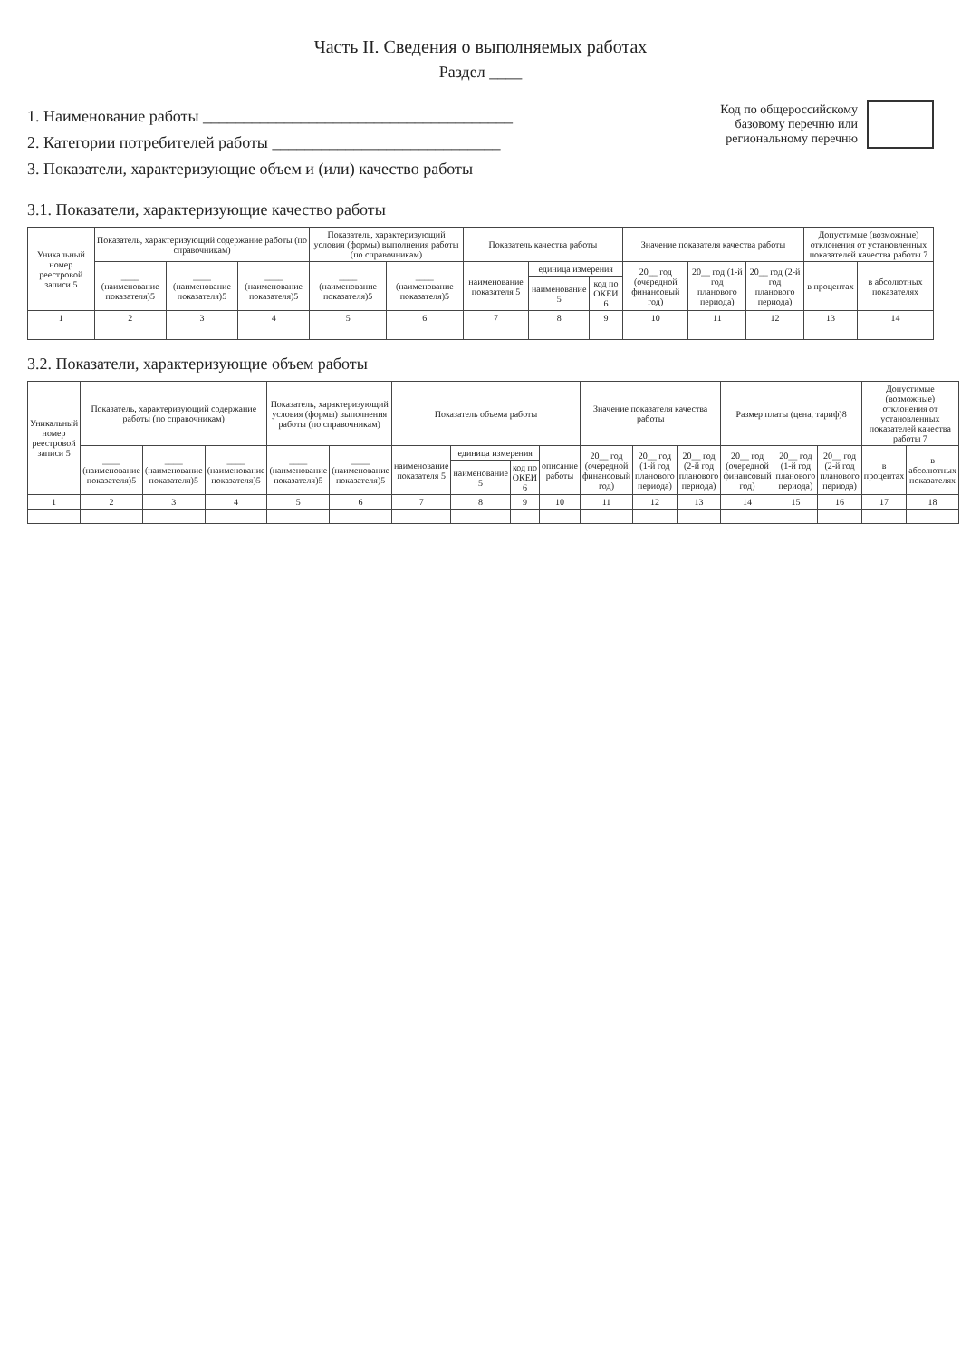Часть II. Сведения о выполняемых работах
Раздел ____
1. Наименование работы ______________________________________
2. Категории потребителей работы ____________________________
3. Показатели, характеризующие объем и (или) качество работы
Код по общероссийскому
базовому перечню или
региональному перечню
3.1. Показатели, характеризующие качество работы
| Уникальный номер реестровой записи 5 | Показатель, характеризующий содержание работы (по справочникам) | | | Показатель, характеризующий условия (формы) выполнения работы (по справочникам) | | Показатель качества работы | | | Значение показателя качества работы | | | Допустимые (возможные) отклонения от установленных показателей качества работы 7 | |
| --- | --- | --- | --- | --- | --- | --- | --- | --- | --- | --- | --- | --- | --- |
| | ____ (наименование показателя)5 | ____ (наименование показателя)5 | ____ (наименование показателя)5 | ____ (наименование показателя)5 | ____ (наименование показателя)5 | наименование показателя 5 | единица измерения | | 20__ год (очередной финансовый год) | 20__ год (1-й год планового периода) | 20__ год (2-й год планового периода) | в процентах | в абсолютных показателях |
| | | | | | | | наименование 5 | код по ОКЕИ 6 | | | | | |
| 1 | 2 | 3 | 4 | 5 | 6 | 7 | 8 | 9 | 10 | 11 | 12 | 13 | 14 |
3.2. Показатели, характеризующие объем работы
| Уникальный номер реестровой записи 5 | Показатель, характеризующий содержание работы (по справочникам) | | | Показатель, характеризующий условия (формы) выполнения работы (по справочникам) | | Показатель объема работы | | | | Значение показателя качества работы | | | Размер платы (цена, тариф)8 | | | Допустимые (возможные) отклонения от установленных показателей качества работы 7 | |
| --- | --- | --- | --- | --- | --- | --- | --- | --- | --- | --- | --- | --- | --- | --- | --- | --- | --- |
| | ____ (наименование показателя)5 | ____ (наименование показателя)5 | ____ (наименование показателя)5 | ____ (наименование показателя)5 | ____ (наименование показателя)5 | наименование показателя 5 | единица измерения | | описание работы | 20__ год (очередной финансовый год) | 20__ год (1-й год планового периода) | 20__ год (2-й год планового периода) | 20__ год (очередной финансовый год) | 20__ год (1-й год планового периода) | 20__ год (2-й год планового периода) | в процентах | в абсолютных показателях |
| | | | | | | | наименование 5 | код по ОКЕИ 6 | | | | | | | | | |
| 1 | 2 | 3 | 4 | 5 | 6 | 7 | 8 | 9 | 10 | 11 | 12 | 13 | 14 | 15 | 16 | 17 | 18 |